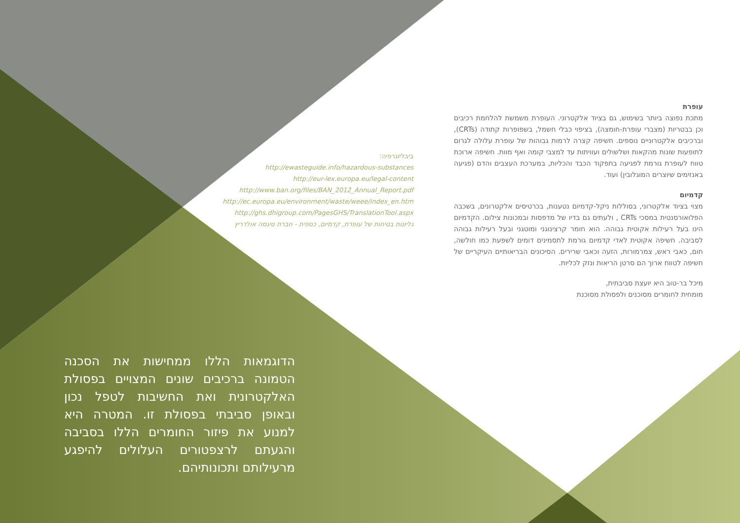עופרת
מתכת נפוצה ביותר בשימוש, גם בציוד אלקטרוני. העופרת משמשת להלחמת רכיבים וכן בבטריות (מצברי עופרת-חומצה), בציפוי כבלי חשמל, בשפופרות קתודה (CRTs), וברכיבים אלקטרוניים נוספים. חשיפה קצרה לרמות גבוהות של עופרת עלולה לגרום לתופעות שונות מהקאות ושלשולים ועוויתות עד למצבי קומה ואף מוות. חשיפה ארוכת טווח לעופרת גורמת לפגיעה בתפקוד הכבד והכליות, במערכת העצבים והדם (פגיעה באנזימים שיוצרים המוגלובין) ועוד.
קדמיום
מצוי בציוד אלקטרוני, בסוללות ניקל-קדמיום נטענות, בכרטיסים אלקטרונים, בשכבה הפלואורסנטית במסכי CRTs , ולעתים גם בדיו של מדפסות ובמכונות צילום. הקדמיום הינו בעל רעילות אקוטית גבוהה. הוא חומר קרצינוגני ומוטגני ובעל רעילות גבוהה לסביבה. חשיפה אקוטית לאדי קדמיום גורמת לתסמינים דומים לשפעת כמו חולשה, חום, כאבי ראש, צמרמורות, הזעה וכאבי שרירים. הסיכונים הבריאותיים העיקריים של חשיפה לטווח ארוך הם סרטן הריאות ונזק לכליות.
מיכל בר-טוב היא יועצת סביבתית,
מומחית לחומרים מסוכנים ולפסולת מסוכנת
ביבליוגרפיה:
http://ewasteguide.info/hazardous-substances
http://eur-lex.europa.eu/legal-content
http://www.ban.org/files/BAN_2012_Annual_Report.pdf
http://ec.europa.eu/environment/waste/weee/index_en.htm
http://ghs.dhigroup.com/PagesGHS/TranslationTool.aspx
גליונות בטיחות של עופרת, קדמיום, כספית - חברת סיגמה אולדריץ
הדוגמאות הללו ממחישות את הסכנה הטמונה ברכיבים שונים המצויים בפסולת האלקטרונית ואת החשיבות לטפל נכון ובאופן סביבתי בפסולת זו. המטרה היא למנוע את פיזור החומרים הללו בסביבה והגעתם לרצפטורים העלולים להיפגע מרעילותם ותכונותיהם.